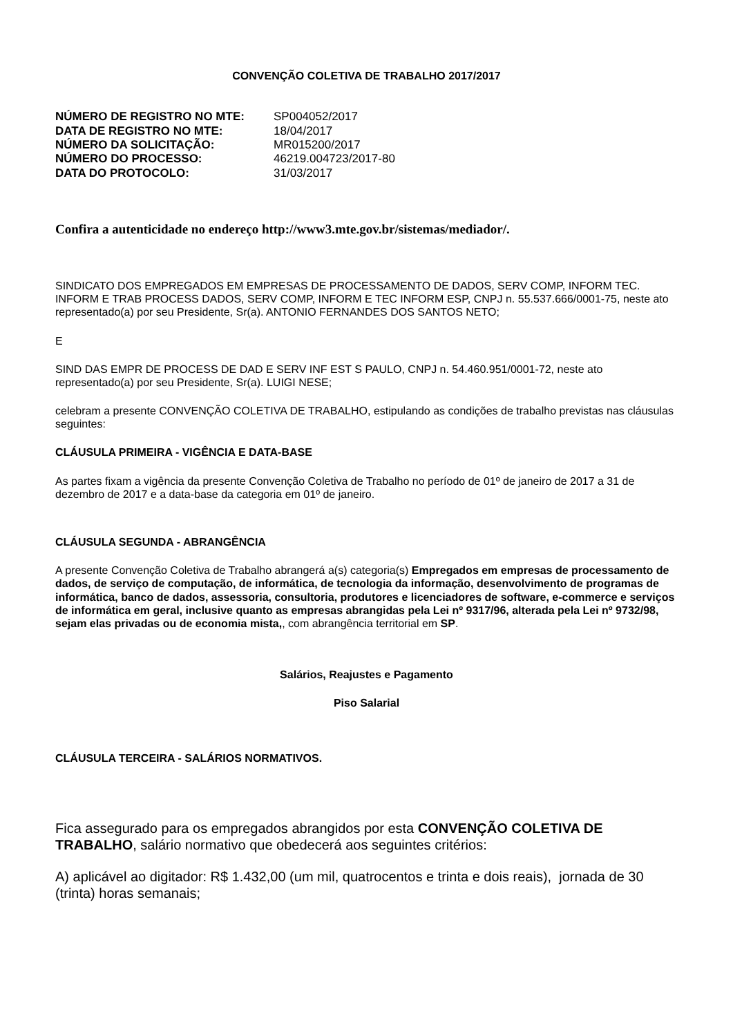CONVENÇÃO COLETIVA DE TRABALHO 2017/2017
| NÚMERO DE REGISTRO NO MTE: | SP004052/2017 |
| DATA DE REGISTRO NO MTE: | 18/04/2017 |
| NÚMERO DA SOLICITAÇÃO: | MR015200/2017 |
| NÚMERO DO PROCESSO: | 46219.004723/2017-80 |
| DATA DO PROTOCOLO: | 31/03/2017 |
Confira a autenticidade no endereço http://www3.mte.gov.br/sistemas/mediador/.
SINDICATO DOS EMPREGADOS EM EMPRESAS DE PROCESSAMENTO DE DADOS, SERV COMP, INFORM TEC. INFORM E TRAB PROCESS DADOS, SERV COMP, INFORM E TEC INFORM ESP, CNPJ n. 55.537.666/0001-75, neste ato representado(a) por seu Presidente, Sr(a). ANTONIO FERNANDES DOS SANTOS NETO;
E
SIND DAS EMPR DE PROCESS DE DAD E SERV INF EST S PAULO, CNPJ n. 54.460.951/0001-72, neste ato representado(a) por seu Presidente, Sr(a). LUIGI NESE;
celebram a presente CONVENÇÃO COLETIVA DE TRABALHO, estipulando as condições de trabalho previstas nas cláusulas seguintes:
CLÁUSULA PRIMEIRA - VIGÊNCIA E DATA-BASE
As partes fixam a vigência da presente Convenção Coletiva de Trabalho no período de 01º de janeiro de 2017 a 31 de dezembro de 2017 e a data-base da categoria em 01º de janeiro.
CLÁUSULA SEGUNDA - ABRANGÊNCIA
A presente Convenção Coletiva de Trabalho abrangerá a(s) categoria(s) Empregados em empresas de processamento de dados, de serviço de computação, de informática, de tecnologia da informação, desenvolvimento de programas de informática, banco de dados, assessoria, consultoria, produtores e licenciadores de software, e-commerce e serviços de informática em geral, inclusive quanto as empresas abrangidas pela Lei nº 9317/96, alterada pela Lei nº 9732/98, sejam elas privadas ou de economia mista,, com abrangência territorial em SP.
Salários, Reajustes e Pagamento
Piso Salarial
CLÁUSULA TERCEIRA - SALÁRIOS NORMATIVOS.
Fica assegurado para os empregados abrangidos por esta CONVENÇÃO COLETIVA DE TRABALHO, salário normativo que obedecerá aos seguintes critérios:
A) aplicável ao digitador: R$ 1.432,00 (um mil, quatrocentos e trinta e dois reais), jornada de 30 (trinta) horas semanais;